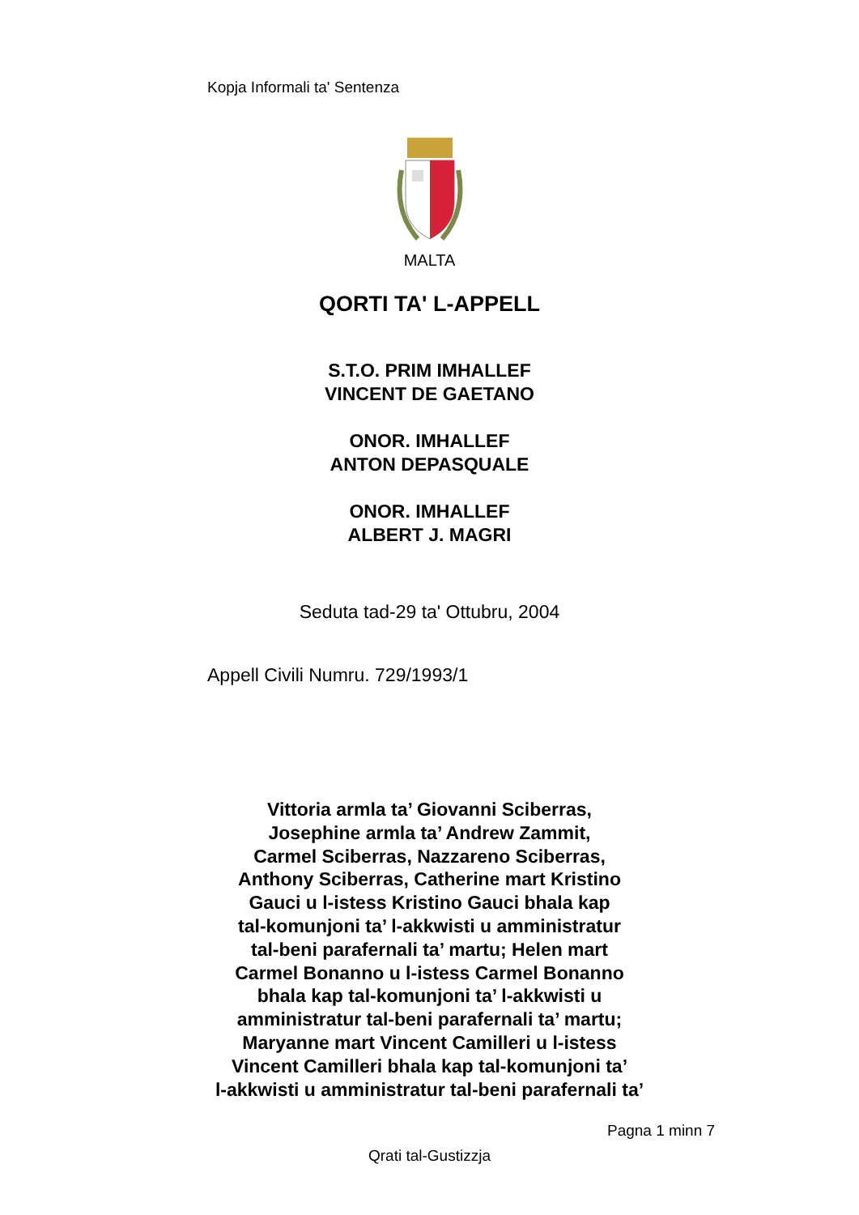Kopja Informali ta' Sentenza
MALTA
QORTI TA' L-APPELL
S.T.O. PRIM IMHALLEF
VINCENT DE GAETANO
ONOR. IMHALLEF
ANTON DEPASQUALE
ONOR. IMHALLEF
ALBERT J. MAGRI
Seduta tad-29 ta' Ottubru, 2004
Appell Civili Numru. 729/1993/1
Vittoria armla ta’ Giovanni Sciberras,
Josephine armla ta’ Andrew Zammit,
Carmel Sciberras, Nazzareno Sciberras,
Anthony Sciberras, Catherine mart Kristino
Gauci u l-istess Kristino Gauci bhala kap
tal-komunjoni ta’ l-akkwisti u amministratur
tal-beni parafernali ta’ martu; Helen mart
Carmel Bonanno u l-istess Carmel Bonanno
bhala kap tal-komunjoni ta’ l-akkwisti u
amministratur tal-beni parafernali ta’ martu;
Maryanne mart Vincent Camilleri u l-istess
Vincent Camilleri bhala kap tal-komunjoni ta’
l-akkwisti u amministratur tal-beni parafernali ta’
Pagna 1 minn 7
Qrati tal-Gustizzja